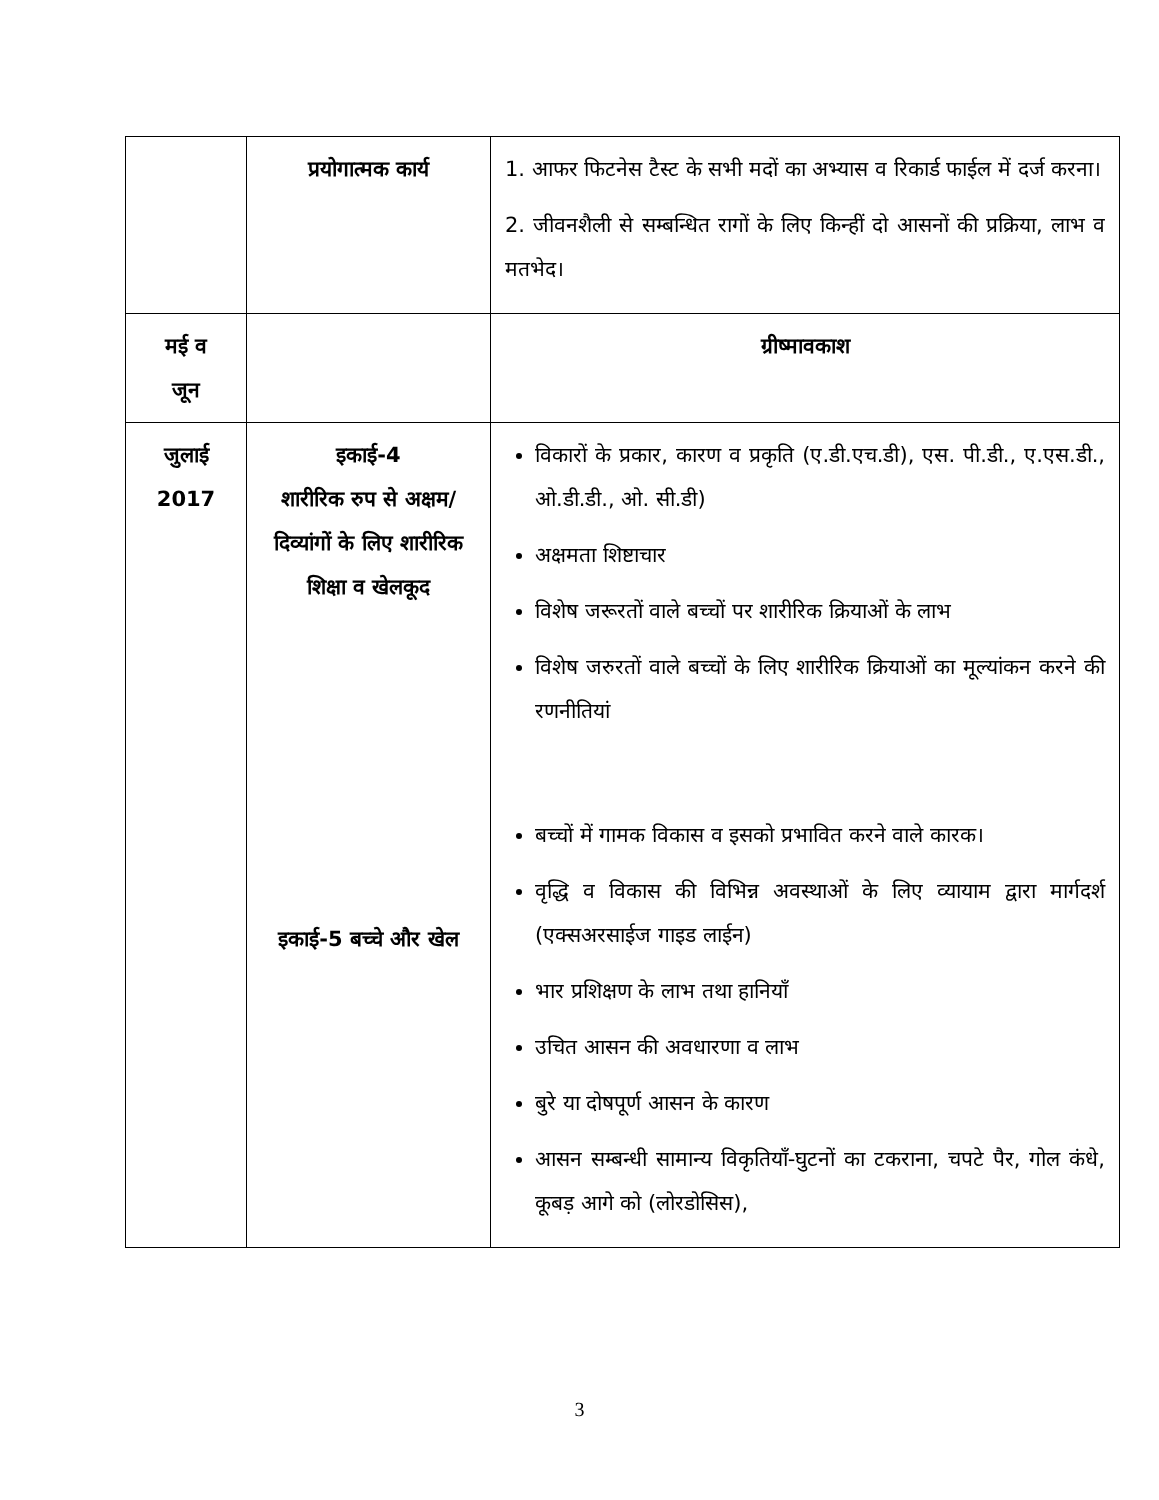| | प्रयोगात्मक कार्य | 1. आफर फिटनेस टैस्ट के सभी मदों का अभ्यास व रिकार्ड फाईल में दर्ज करना। 2. जीवनशैली से सम्बन्धित रागों के लिए किन्हीं दो आसनों की प्रक्रिया, लाभ व मतभेद। |
| मई व जून | | ग्रीष्मावकाश |
| जुलाई 2017 | इकाई-4 शारीरिक रुप से अक्षम/दिव्यांगों के लिए शारीरिक शिक्षा व खेलकूद इकाई-5 बच्चे और खेल | विकारों के प्रकार, कारण व प्रकृति (ए.डी.एच.डी), एस. पी.डी., ए.एस.डी., ओ.डी.डी., ओ. सी.डी) अक्षमता शिष्टाचार विशेष जरूरतों वाले बच्चों पर शारीरिक क्रियाओं के लाभ विशेष जरुरतों वाले बच्चों के लिए शारीरिक क्रियाओं का मूल्यांकन करने की रणनीतियां बच्चों में गामक विकास व इसको प्रभावित करने वाले कारक। वृद्धि व विकास की विभिन्न अवस्थाओं के लिए व्यायाम द्वारा मार्गदर्श (एक्सअरसाईज गाइड लाईन) भार प्रशिक्षण के लाभ तथा हानियाँ उचित आसन की अवधारणा व लाभ बुरे या दोषपूर्ण आसन के कारण आसन सम्बन्धी सामान्य विकृतियाँ-घुटनों का टकराना, चपटे पैर, गोल कंधे, कूबड़ आगे को (लोरडोसिस), |
3